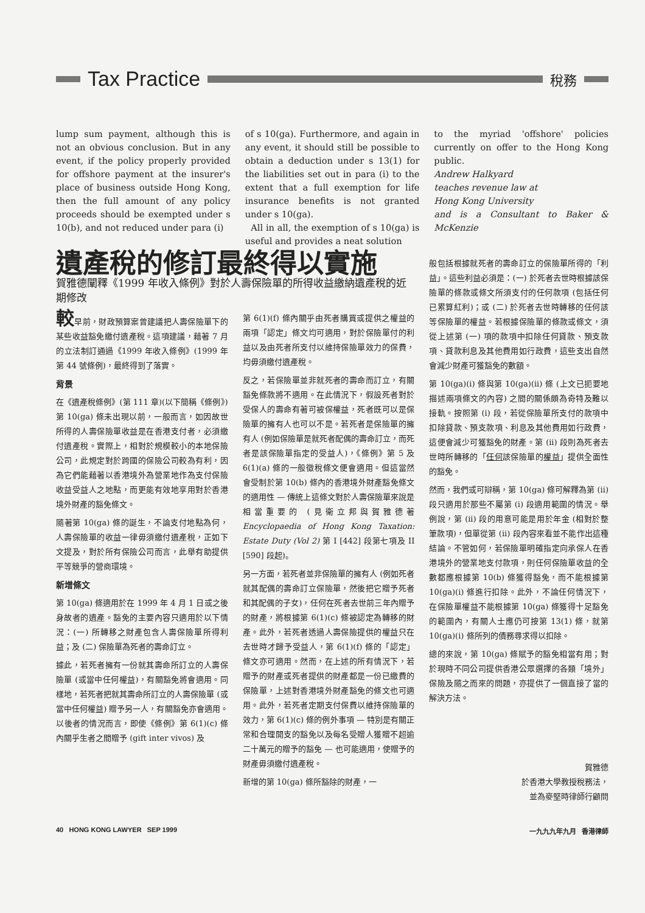Tax Practice 稅務
lump sum payment, although this is not an obvious conclusion. But in any event, if the policy properly provided for offshore payment at the insurer's place of business outside Hong Kong, then the full amount of any policy proceeds should be exempted under s 10(b), and not reduced under para (i)
of s 10(ga). Furthermore, and again in any event, it should still be possible to obtain a deduction under s 13(1) for the liabilities set out in para (i) to the extent that a full exemption for life insurance benefits is not granted under s 10(ga).
All in all, the exemption of s 10(ga) is useful and provides a neat solution
to the myriad 'offshore' policies currently on offer to the Hong Kong public.
Andrew Halkyard
teaches revenue law at
Hong Kong University
and is a Consultant to Baker & McKenzie
遺產稅的修訂最終得以實施
賀雅德闡釋《1999 年收入條例》對於人壽保險單的所得收益繳納遺產稅的近期修改
較早前，財政預算案曾建議把人壽保險單下的某些收益豁免繳付遺產稅。這項建議，藉著 7 月的立法制訂通過《1999 年收入條例》(1999 年第 44 號條例)，最終得到了落實。
背景
在《遺產稅條例》(第 111 章)(以下簡稱《條例》)第 10(ga) 條未出現以前，一般而言，如因故世所得的人壽保險單收益是在香港支付者，必須繳付遺產稅。實際上，相對於規模較小的本地保險公司，此規定對於跨國的保險公司較為有利，因為它們能藉著以香港境外為營業地作為支付保險收益受益人之地點，而更能有效地享用對於香港境外財產的豁免條文。
隨著第 10(ga) 條的誕生，不論支付地點為何，人壽保險單的收益一律毋須繳付遺產稅，正如下文提及，對於所有保險公司而言，此舉有助提供平等競爭的營商環境。
新增條文
第 10(ga) 條適用於在 1999 年 4 月 1 日或之後身故者的遺產。豁免的主要內容只適用於以下情況：(一) 所轉移之財產包含人壽保險單所得利益；及 (二) 保險單為死者的壽命訂立。
據此，若死者擁有一份就其壽命所訂立的人壽保險單 (或當中任何權益)，有關豁免將會適用。同樣地，若死者把就其壽命所訂立的人壽保險單 (或當中任何權益) 贈予另一人，有關豁免亦會適用。以後者的情況而言，即使《條例》第 6(1)(c) 條內關乎生者之間贈予 (gift inter vivos) 及
第 6(1)(f) 條內關乎由死者購買或提供之權益的兩項「認定」條文均可適用，對於保險單付的利益以及由死者所支付以維持保險單效力的保費，均毋須繳付遺產稅。
反之，若保險單並非就死者的壽命而訂立，有關豁免條款將不適用。在此情況下，假設死者對於受保人的壽命有著可被保權益，死者既可以是保險單的擁有人也可以不是。若死者是保險單的擁有人 (例如保險單是就死者配偶的壽命訂立，而死者是該保險單指定的受益人)，《條例》第 5 及 6(1)(a) 條的一般徵稅條文便會適用。但這當然會受制於第 10(b) 條內的香港境外財產豁免條文的適用性 — 傳統上這條文對於人壽保險單來說是相當重要的 (見衛立邦與賀雅德著 Encyclopaedia of Hong Kong Taxation: Estate Duty (Vol 2) 第 I [442] 段第七項及 II [590] 段起)。
另一方面，若死者並非保險單的擁有人 (例如死者就其配偶的壽命訂立保險單，然後把它贈予死者和其配偶的子女)，任何在死者去世前三年內贈予的財產，將根據第 6(1)(c) 條被認定為轉移的財產。此外，若死者透過人壽保險提供的權益只在去世時才歸予受益人，第 6(1)(f) 條的「認定」條文亦可適用。然而，在上述的所有情況下，若贈予的財產或死者提供的財產都是一份已繳費的保險單，上述對香港境外財產豁免的條文也可適用。此外，若死者定期支付保費以維持保險單的效力，第 6(1)(c) 條的例外事項 — 特別是有關正常和合理開支的豁免以及每名受贈人獲贈不超逾二十萬元的贈予的豁免 — 也可能適用，使贈予的財產毋須繳付遺產稅。
新增的第 10(ga) 條所豁除的財產，一
般包括根據就死者的壽命訂立的保險單所得的「利益」。這些利益必須是：(一) 於死者去世時根據該保險單的條款或條文所須支付的任何款項 (包括任何已累算紅利)；或 (二) 於死者去世時轉移的任何該等保險單的權益。若根據保險單的條款或條文，須從上述第 (一) 項的款項中扣除任何貸款、預支款項、貸款利息及其他費用如行政費，這些支出自然會減少財產可獲豁免的數額。
第 10(ga)(i) 條與第 10(ga)(ii) 條 (上文已扼要地描述兩項條文的內容) 之間的關係頗為奇特及難以接軌。按照第 (i) 段，若從保險單所支付的款項中扣除貸款、預支款項、利息及其他費用如行政費，這便會減少可獲豁免的財產。第 (ii) 段則為死者去世時所轉移的「任何該保險單的權益」提供全面性的豁免。
然而，我們或可辯稱，第 10(ga) 條可解釋為第 (ii) 段只適用於那些不屬第 (i) 段適用範圍的情況。舉例說，第 (ii) 段的用意可能是用於年金 (相對於整筆款項)，但單從第 (ii) 段內容來看並不能作出這種結論。不管如何，若保險單明確指定向承保人在香港境外的營業地支付款項，則任何保險單收益的全數都應根據第 10(b) 條獲得豁免，而不能根據第 10(ga)(i) 條進行扣除。此外，不論任何情況下，在保險單權益不能根據第 10(ga) 條獲得十足豁免的範圍內，有關人士應仍可按第 13(1) 條，就第 10(ga)(i) 條所列的債務尋求得以扣除。
總的來說，第 10(ga) 條賦予的豁免相當有用；對於現時不同公司提供香港公眾選擇的各類「境外」保險及隨之而來的問題，亦提供了一個直接了當的解決方法。
賀雅德
於香港大學教授稅務法，
並為麥堅時律師行顧問
40 HONG KONG LAWYER SEP 1999 一九九九年九月 香港律師